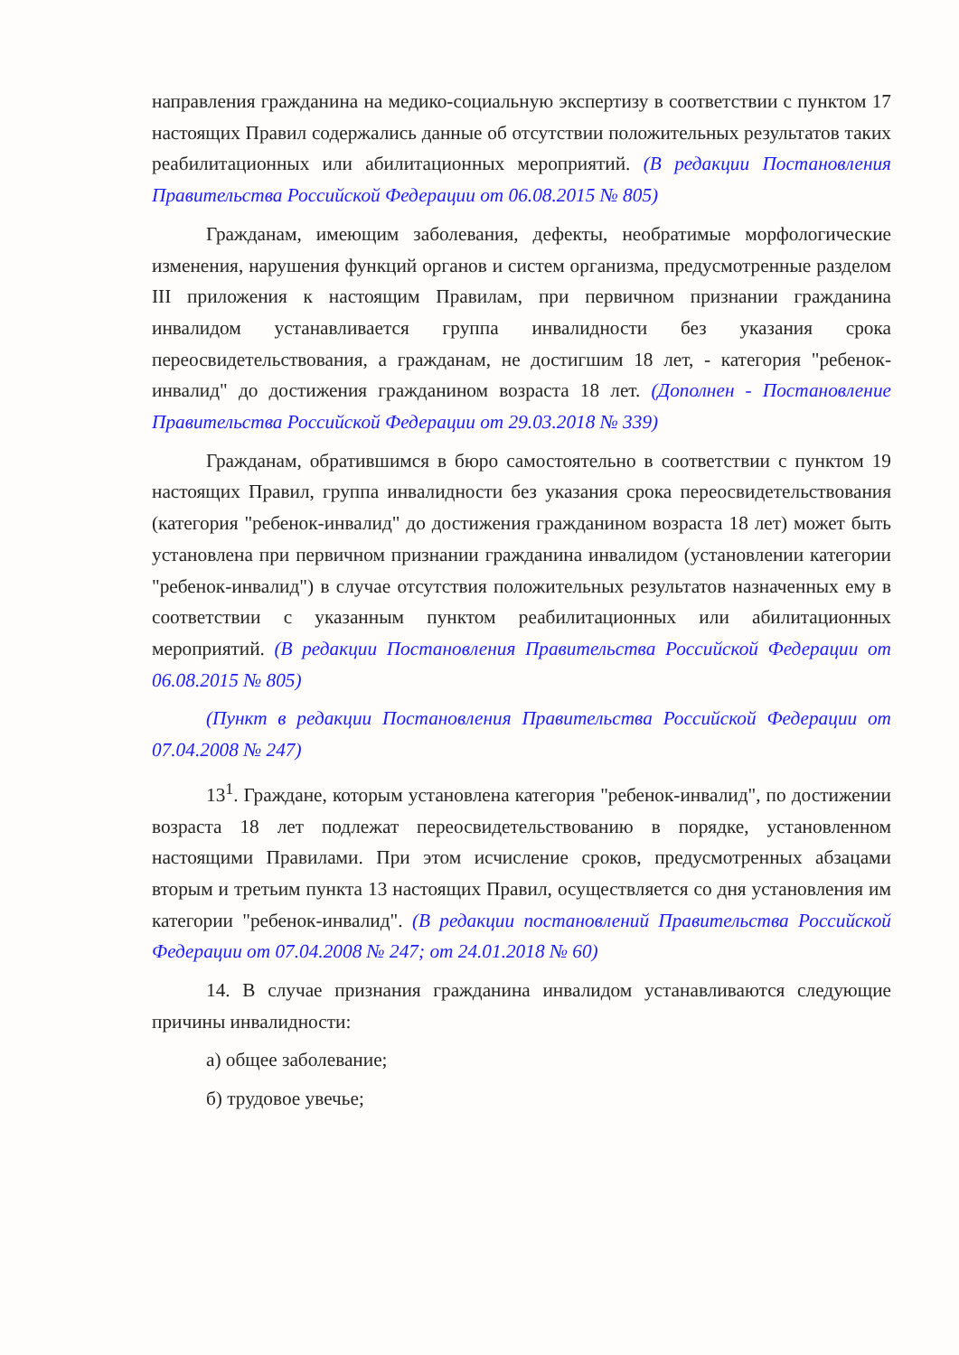направления гражданина на медико-социальную экспертизу в соответствии с пунктом 17 настоящих Правил содержались данные об отсутствии положительных результатов таких реабилитационных или абилитационных мероприятий. (В редакции Постановления Правительства Российской Федерации от 06.08.2015 № 805)
Гражданам, имеющим заболевания, дефекты, необратимые морфологические изменения, нарушения функций органов и систем организма, предусмотренные разделом III приложения к настоящим Правилам, при первичном признании гражданина инвалидом устанавливается группа инвалидности без указания срока переосвидетельствования, а гражданам, не достигшим 18 лет, - категория "ребенок-инвалид" до достижения гражданином возраста 18 лет. (Дополнен - Постановление Правительства Российской Федерации от 29.03.2018 № 339)
Гражданам, обратившимся в бюро самостоятельно в соответствии с пунктом 19 настоящих Правил, группа инвалидности без указания срока переосвидетельствования (категория "ребенок-инвалид" до достижения гражданином возраста 18 лет) может быть установлена при первичном признании гражданина инвалидом (установлении категории "ребенок-инвалид") в случае отсутствия положительных результатов назначенных ему в соответствии с указанным пунктом реабилитационных или абилитационных мероприятий. (В редакции Постановления Правительства Российской Федерации от 06.08.2015 № 805)
(Пункт в редакции Постановления Правительства Российской Федерации от 07.04.2008 № 247)
13<sup>1</sup>. Граждане, которым установлена категория "ребенок-инвалид", по достижении возраста 18 лет подлежат переосвидетельствованию в порядке, установленном настоящими Правилами. При этом исчисление сроков, предусмотренных абзацами вторым и третьим пункта 13 настоящих Правил, осуществляется со дня установления им категории "ребенок-инвалид". (В редакции постановлений Правительства Российской Федерации от 07.04.2008 № 247; от 24.01.2018 № 60)
14. В случае признания гражданина инвалидом устанавливаются следующие причины инвалидности:
а) общее заболевание;
б) трудовое увечье;